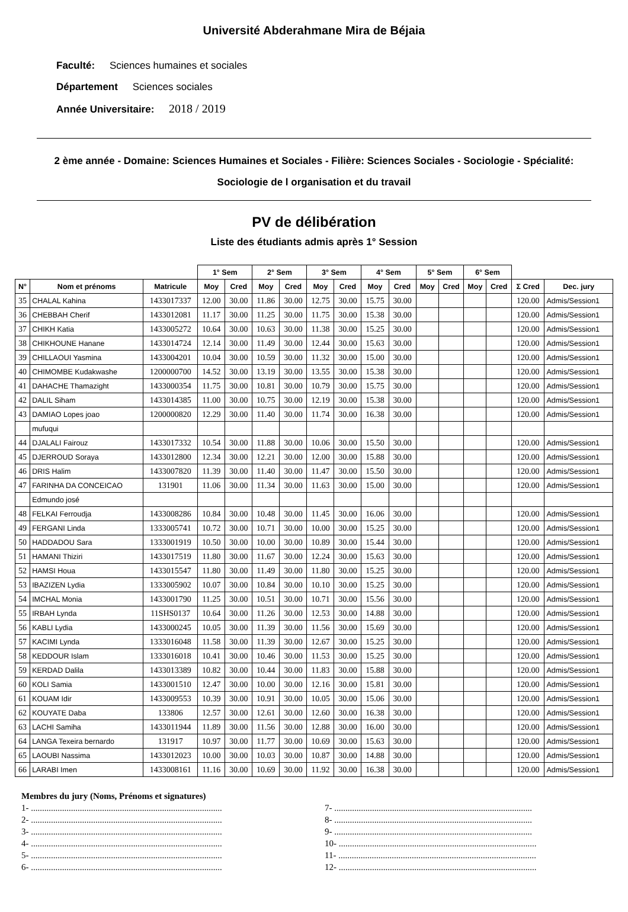Université Abderahmane Mira de Béjaia
Faculté: Sciences humaines et sociales
Département Sciences sociales
Année Universitaire: 2018 / 2019
2 ème année - Domaine: Sciences Humaines et Sociales - Filière: Sciences Sociales - Sociologie - Spécialité: Sociologie de l organisation et du travail
PV de délibération
Liste des étudiants admis après 1° Session
| | | | 1° Sem | | 2° Sem | | 3° Sem | | 4° Sem | | 5° Sem | | 6° Sem | | | |
| N° | Nom et prénoms | Matricule | Moy | Cred | Moy | Cred | Moy | Cred | Moy | Cred | Moy | Cred | Moy | Cred | Σ Cred | Dec. jury |
| 35 | CHALAL Kahina | 1433017337 | 12.00 | 30.00 | 11.86 | 30.00 | 12.75 | 30.00 | 15.75 | 30.00 | | | | | 120.00 | Admis/Session1 |
| 36 | CHEBBAH Cherif | 1433012081 | 11.17 | 30.00 | 11.25 | 30.00 | 11.75 | 30.00 | 15.38 | 30.00 | | | | | 120.00 | Admis/Session1 |
| 37 | CHIKH Katia | 1433005272 | 10.64 | 30.00 | 10.63 | 30.00 | 11.38 | 30.00 | 15.25 | 30.00 | | | | | 120.00 | Admis/Session1 |
| 38 | CHIKHOUNE Hanane | 1433014724 | 12.14 | 30.00 | 11.49 | 30.00 | 12.44 | 30.00 | 15.63 | 30.00 | | | | | 120.00 | Admis/Session1 |
| 39 | CHILLAOUI Yasmina | 1433004201 | 10.04 | 30.00 | 10.59 | 30.00 | 11.32 | 30.00 | 15.00 | 30.00 | | | | | 120.00 | Admis/Session1 |
| 40 | CHIMOMBE Kudakwashe | 1200000700 | 14.52 | 30.00 | 13.19 | 30.00 | 13.55 | 30.00 | 15.38 | 30.00 | | | | | 120.00 | Admis/Session1 |
| 41 | DAHACHE Thamazight | 1433000354 | 11.75 | 30.00 | 10.81 | 30.00 | 10.79 | 30.00 | 15.75 | 30.00 | | | | | 120.00 | Admis/Session1 |
| 42 | DALIL Siham | 1433014385 | 11.00 | 30.00 | 10.75 | 30.00 | 12.19 | 30.00 | 15.38 | 30.00 | | | | | 120.00 | Admis/Session1 |
| 43 | DAMIAO Lopes joao | 1200000820 | 12.29 | 30.00 | 11.40 | 30.00 | 11.74 | 30.00 | 16.38 | 30.00 | | | | | 120.00 | Admis/Session1 |
| | mufuqui | | | | | | | | | | | | | | | |
| 44 | DJALALI Fairouz | 1433017332 | 10.54 | 30.00 | 11.88 | 30.00 | 10.06 | 30.00 | 15.50 | 30.00 | | | | | 120.00 | Admis/Session1 |
| 45 | DJERROUD Soraya | 1433012800 | 12.34 | 30.00 | 12.21 | 30.00 | 12.00 | 30.00 | 15.88 | 30.00 | | | | | 120.00 | Admis/Session1 |
| 46 | DRIS Halim | 1433007820 | 11.39 | 30.00 | 11.40 | 30.00 | 11.47 | 30.00 | 15.50 | 30.00 | | | | | 120.00 | Admis/Session1 |
| 47 | FARINHA DA CONCEICAO | 131901 | 11.06 | 30.00 | 11.34 | 30.00 | 11.63 | 30.00 | 15.00 | 30.00 | | | | | 120.00 | Admis/Session1 |
| | Edmundo josé | | | | | | | | | | | | | | | |
| 48 | FELKAI Ferroudja | 1433008286 | 10.84 | 30.00 | 10.48 | 30.00 | 11.45 | 30.00 | 16.06 | 30.00 | | | | | 120.00 | Admis/Session1 |
| 49 | FERGANI Linda | 1333005741 | 10.72 | 30.00 | 10.71 | 30.00 | 10.00 | 30.00 | 15.25 | 30.00 | | | | | 120.00 | Admis/Session1 |
| 50 | HADDADOU Sara | 1333001919 | 10.50 | 30.00 | 10.00 | 30.00 | 10.89 | 30.00 | 15.44 | 30.00 | | | | | 120.00 | Admis/Session1 |
| 51 | HAMANI Thiziri | 1433017519 | 11.80 | 30.00 | 11.67 | 30.00 | 12.24 | 30.00 | 15.63 | 30.00 | | | | | 120.00 | Admis/Session1 |
| 52 | HAMSI Houa | 1433015547 | 11.80 | 30.00 | 11.49 | 30.00 | 11.80 | 30.00 | 15.25 | 30.00 | | | | | 120.00 | Admis/Session1 |
| 53 | IBAZIZEN Lydia | 1333005902 | 10.07 | 30.00 | 10.84 | 30.00 | 10.10 | 30.00 | 15.25 | 30.00 | | | | | 120.00 | Admis/Session1 |
| 54 | IMCHAL Monia | 1433001790 | 11.25 | 30.00 | 10.51 | 30.00 | 10.71 | 30.00 | 15.56 | 30.00 | | | | | 120.00 | Admis/Session1 |
| 55 | IRBAH Lynda | 11SHS0137 | 10.64 | 30.00 | 11.26 | 30.00 | 12.53 | 30.00 | 14.88 | 30.00 | | | | | 120.00 | Admis/Session1 |
| 56 | KABLI Lydia | 1433000245 | 10.05 | 30.00 | 11.39 | 30.00 | 11.56 | 30.00 | 15.69 | 30.00 | | | | | 120.00 | Admis/Session1 |
| 57 | KACIMI Lynda | 1333016048 | 11.58 | 30.00 | 11.39 | 30.00 | 12.67 | 30.00 | 15.25 | 30.00 | | | | | 120.00 | Admis/Session1 |
| 58 | KEDDOUR Islam | 1333016018 | 10.41 | 30.00 | 10.46 | 30.00 | 11.53 | 30.00 | 15.25 | 30.00 | | | | | 120.00 | Admis/Session1 |
| 59 | KERDAD Dalila | 1433013389 | 10.82 | 30.00 | 10.44 | 30.00 | 11.83 | 30.00 | 15.88 | 30.00 | | | | | 120.00 | Admis/Session1 |
| 60 | KOLI Samia | 1433001510 | 12.47 | 30.00 | 10.00 | 30.00 | 12.16 | 30.00 | 15.81 | 30.00 | | | | | 120.00 | Admis/Session1 |
| 61 | KOUAM Idir | 1433009553 | 10.39 | 30.00 | 10.91 | 30.00 | 10.05 | 30.00 | 15.06 | 30.00 | | | | | 120.00 | Admis/Session1 |
| 62 | KOUYATE Daba | 133806 | 12.57 | 30.00 | 12.61 | 30.00 | 12.60 | 30.00 | 16.38 | 30.00 | | | | | 120.00 | Admis/Session1 |
| 63 | LACHI Samiha | 1433011944 | 11.89 | 30.00 | 11.56 | 30.00 | 12.88 | 30.00 | 16.00 | 30.00 | | | | | 120.00 | Admis/Session1 |
| 64 | LANGA Texeira bernardo | 131917 | 10.97 | 30.00 | 11.77 | 30.00 | 10.69 | 30.00 | 15.63 | 30.00 | | | | | 120.00 | Admis/Session1 |
| 65 | LAOUBI Nassima | 1433012023 | 10.00 | 30.00 | 10.03 | 30.00 | 10.87 | 30.00 | 14.88 | 30.00 | | | | | 120.00 | Admis/Session1 |
| 66 | LARABI Imen | 1433008161 | 11.16 | 30.00 | 10.69 | 30.00 | 11.92 | 30.00 | 16.38 | 30.00 | | | | | 120.00 | Admis/Session1 |
Membres du jury (Noms, Prénoms et signatures)
1- ......................................................................................
2- ......................................................................................
3- ......................................................................................
4- ......................................................................................
5- ......................................................................................
6- ......................................................................................
7- .........................................................................................
8- .........................................................................................
9- .........................................................................................
10- .........................................................................................
11- .........................................................................................
12- .........................................................................................